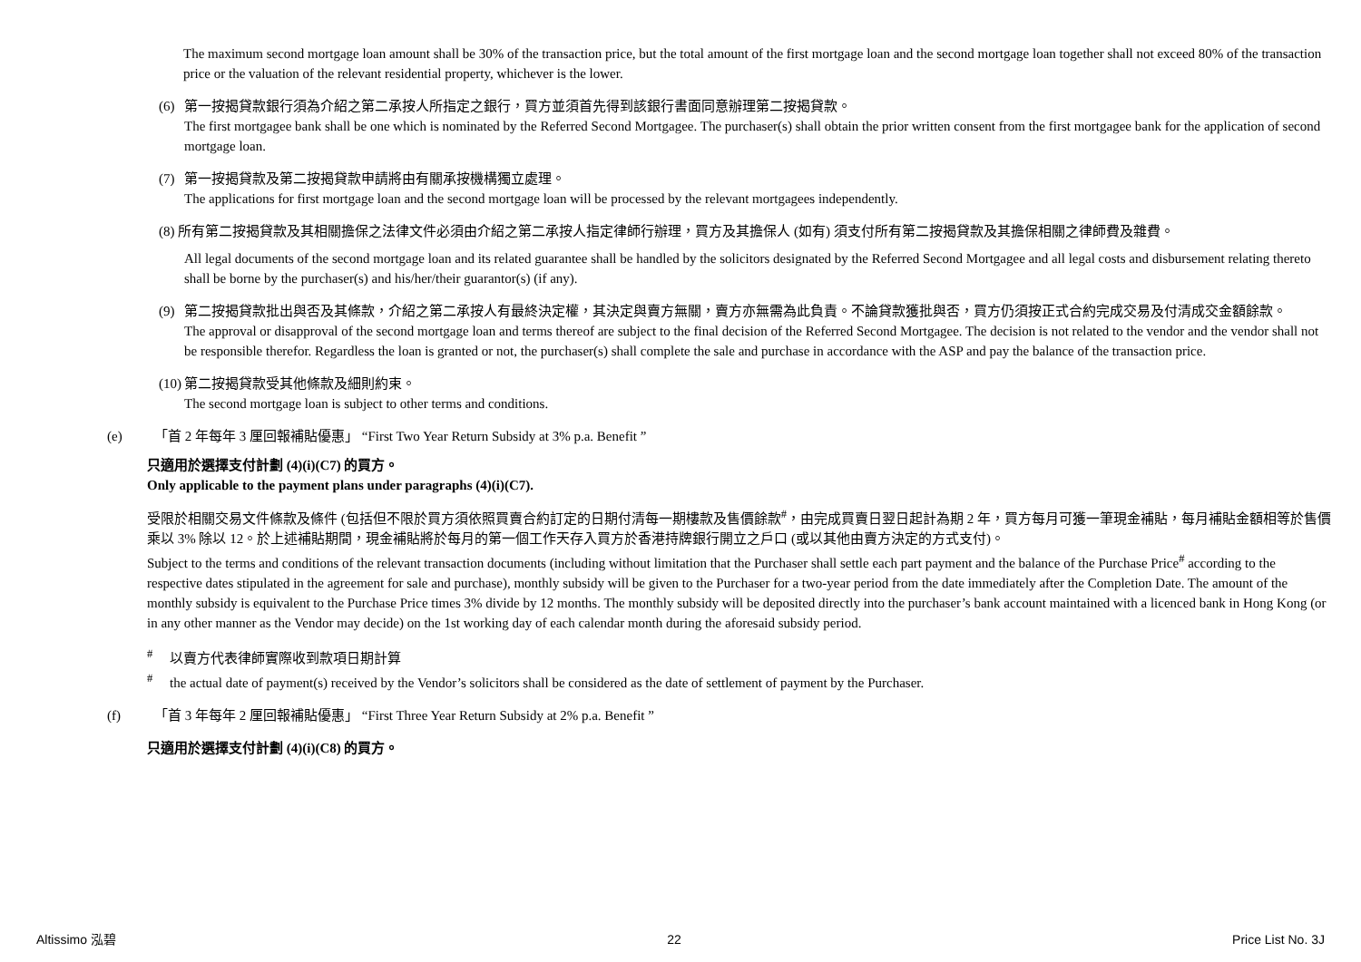The maximum second mortgage loan amount shall be 30% of the transaction price, but the total amount of the first mortgage loan and the second mortgage loan together shall not exceed 80% of the transaction price or the valuation of the relevant residential property, whichever is the lower.
(6) 第一按揭貸款銀行須為介紹之第二承按人所指定之銀行，買方並須首先得到該銀行書面同意辦理第二按揭貸款。
The first mortgagee bank shall be one which is nominated by the Referred Second Mortgagee. The purchaser(s) shall obtain the prior written consent from the first mortgagee bank for the application of second mortgage loan.
(7) 第一按揭貸款及第二按揭貸款申請將由有關承按機構獨立處理。
The applications for first mortgage loan and the second mortgage loan will be processed by the relevant mortgagees independently.
(8) 所有第二按揭貸款及其相關擔保之法律文件必須由介紹之第二承按人指定律師行辦理，買方及其擔保人 (如有) 須支付所有第二按揭貸款及其擔保相關之律師費及雜費。
All legal documents of the second mortgage loan and its related guarantee shall be handled by the solicitors designated by the Referred Second Mortgagee and all legal costs and disbursement relating thereto shall be borne by the purchaser(s) and his/her/their guarantor(s) (if any).
(9) 第二按揭貸款批出與否及其條款，介紹之第二承按人有最終決定權，其決定與賣方無關，賣方亦無需為此負責。不論貸款獲批與否，買方仍須按正式合約完成交易及付清成交金額餘款。
The approval or disapproval of the second mortgage loan and terms thereof are subject to the final decision of the Referred Second Mortgagee. The decision is not related to the vendor and the vendor shall not be responsible therefor. Regardless the loan is granted or not, the purchaser(s) shall complete the sale and purchase in accordance with the ASP and pay the balance of the transaction price.
(10)
第二按揭貸款受其他條款及細則約束。
The second mortgage loan is subject to other terms and conditions.
(e) 「首 2 年每年 3 厘回報補貼優惠」 “First Two Year Return Subsidy at 3% p.a. Benefit ”
只適用於選擇支付計劃 (4)(i)(C7) 的買方。
Only applicable to the payment plans under paragraphs (4)(i)(C7).
受限於相關交易文件條款及條件 (包括但不限於買方須依照買賣合約訂定的日期付清每一期樓款及售價餘款<sup>#</sup>，由完成買賣日翌日起計為期 2 年，買方每月可獲一筆現金補貼，每月補貼金額相等於售價乘以 3% 除以 12。於上述補貼期間，現金補貼將於每月的第一個工作天存入買方於香港持牌銀行開立之戶口 (或以其他由賣方決定的方式支付)。
Subject to the terms and conditions of the relevant transaction documents (including without limitation that the Purchaser shall settle each part payment and the balance of the Purchase Price<sup>#</sup> according to the respective dates stipulated in the agreement for sale and purchase), monthly subsidy will be given to the Purchaser for a two-year period from the date immediately after the Completion Date. The amount of the monthly subsidy is equivalent to the Purchase Price times 3% divide by 12 months. The monthly subsidy will be deposited directly into the purchaser’s bank account maintained with a licenced bank in Hong Kong (or in any other manner as the Vendor may decide) on the 1st working day of each calendar month during the aforesaid subsidy period.
<sup>#</sup> 以賣方代表律師實際收到款項日期計算
<sup>#</sup> the actual date of payment(s) received by the Vendor’s solicitors shall be considered as the date of settlement of payment by the Purchaser.
(f) 「首 3 年每年 2 厘回報補貼優惠」 “First Three Year Return Subsidy at 2% p.a. Benefit ”
只適用於選擇支付計劃 (4)(i)(C8) 的買方。
Altissimo 泓碧 22 Price List No. 3J